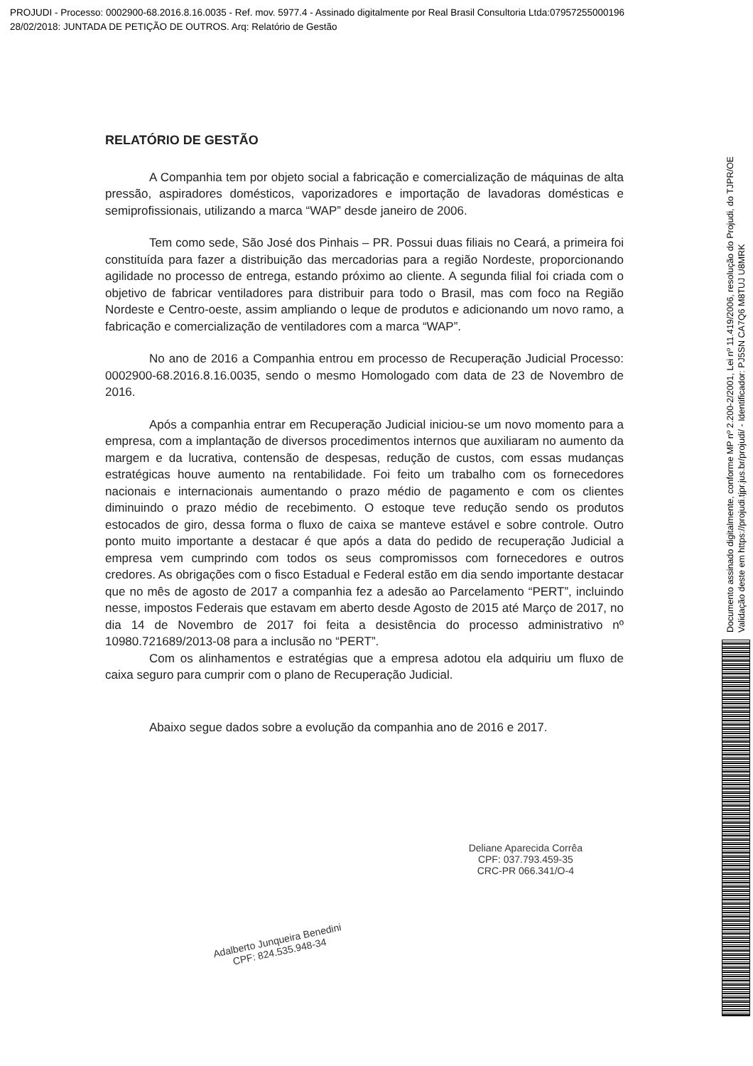PROJUDI - Processo: 0002900-68.2016.8.16.0035 - Ref. mov. 5977.4 - Assinado digitalmente por Real Brasil Consultoria Ltda:07957255000196
28/02/2018: JUNTADA DE PETIÇÃO DE OUTROS. Arq: Relatório de Gestão
RELATÓRIO DE GESTÃO
A Companhia tem por objeto social a fabricação e comercialização de máquinas de alta pressão, aspiradores domésticos, vaporizadores e importação de lavadoras domésticas e semiprofissionais, utilizando a marca “WAP” desde janeiro de 2006.
Tem como sede, São José dos Pinhais – PR. Possui duas filiais no Ceará, a primeira foi constituída para fazer a distribuição das mercadorias para a região Nordeste, proporcionando agilidade no processo de entrega, estando próximo ao cliente. A segunda filial foi criada com o objetivo de fabricar ventiladores para distribuir para todo o Brasil, mas com foco na Região Nordeste e Centro-oeste, assim ampliando o leque de produtos e adicionando um novo ramo, a fabricação e comercialização de ventiladores com a marca “WAP”.
No ano de 2016 a Companhia entrou em processo de Recuperação Judicial Processo: 0002900-68.2016.8.16.0035, sendo o mesmo Homologado com data de 23 de Novembro de 2016.
Após a companhia entrar em Recuperação Judicial iniciou-se um novo momento para a empresa, com a implantação de diversos procedimentos internos que auxiliaram no aumento da margem e da lucrativa, contensão de despesas, redução de custos, com essas mudanças estratégicas houve aumento na rentabilidade. Foi feito um trabalho com os fornecedores nacionais e internacionais aumentando o prazo médio de pagamento e com os clientes diminuindo o prazo médio de recebimento. O estoque teve redução sendo os produtos estocados de giro, dessa forma o fluxo de caixa se manteve estável e sobre controle. Outro ponto muito importante a destacar é que após a data do pedido de recuperação Judicial a empresa vem cumprindo com todos os seus compromissos com fornecedores e outros credores. As obrigações com o fisco Estadual e Federal estão em dia sendo importante destacar que no mês de agosto de 2017 a companhia fez a adesão ao Parcelamento “PERT”, incluindo nesse, impostos Federais que estavam em aberto desde Agosto de 2015 até Março de 2017, no dia 14 de Novembro de 2017 foi feita a desistência do processo administrativo nº 10980.721689/2013-08 para a inclusão no “PERT”.
Com os alinhamentos e estratégias que a empresa adotou ela adquiriu um fluxo de caixa seguro para cumprir com o plano de Recuperação Judicial.
Abaixo segue dados sobre a evolução da companhia ano de 2016 e 2017.
Adalberto Junqueira Benedini
CPF: 824.535.948-34
Deliane Aparecida Corrêa
CPF: 037.793.459-35
CRC-PR 066.341/O-4
Documento assinado digitalmente, conforme MP nº 2.200-2/2001, Lei nº 11.419/2006, resolução do Projudi, do TJPR/OE
Validação deste em https://projudi.tjpr.jus.br/projudi/ - Identificador: PJ5SN CA7Q6 M8TUJ U8MRK